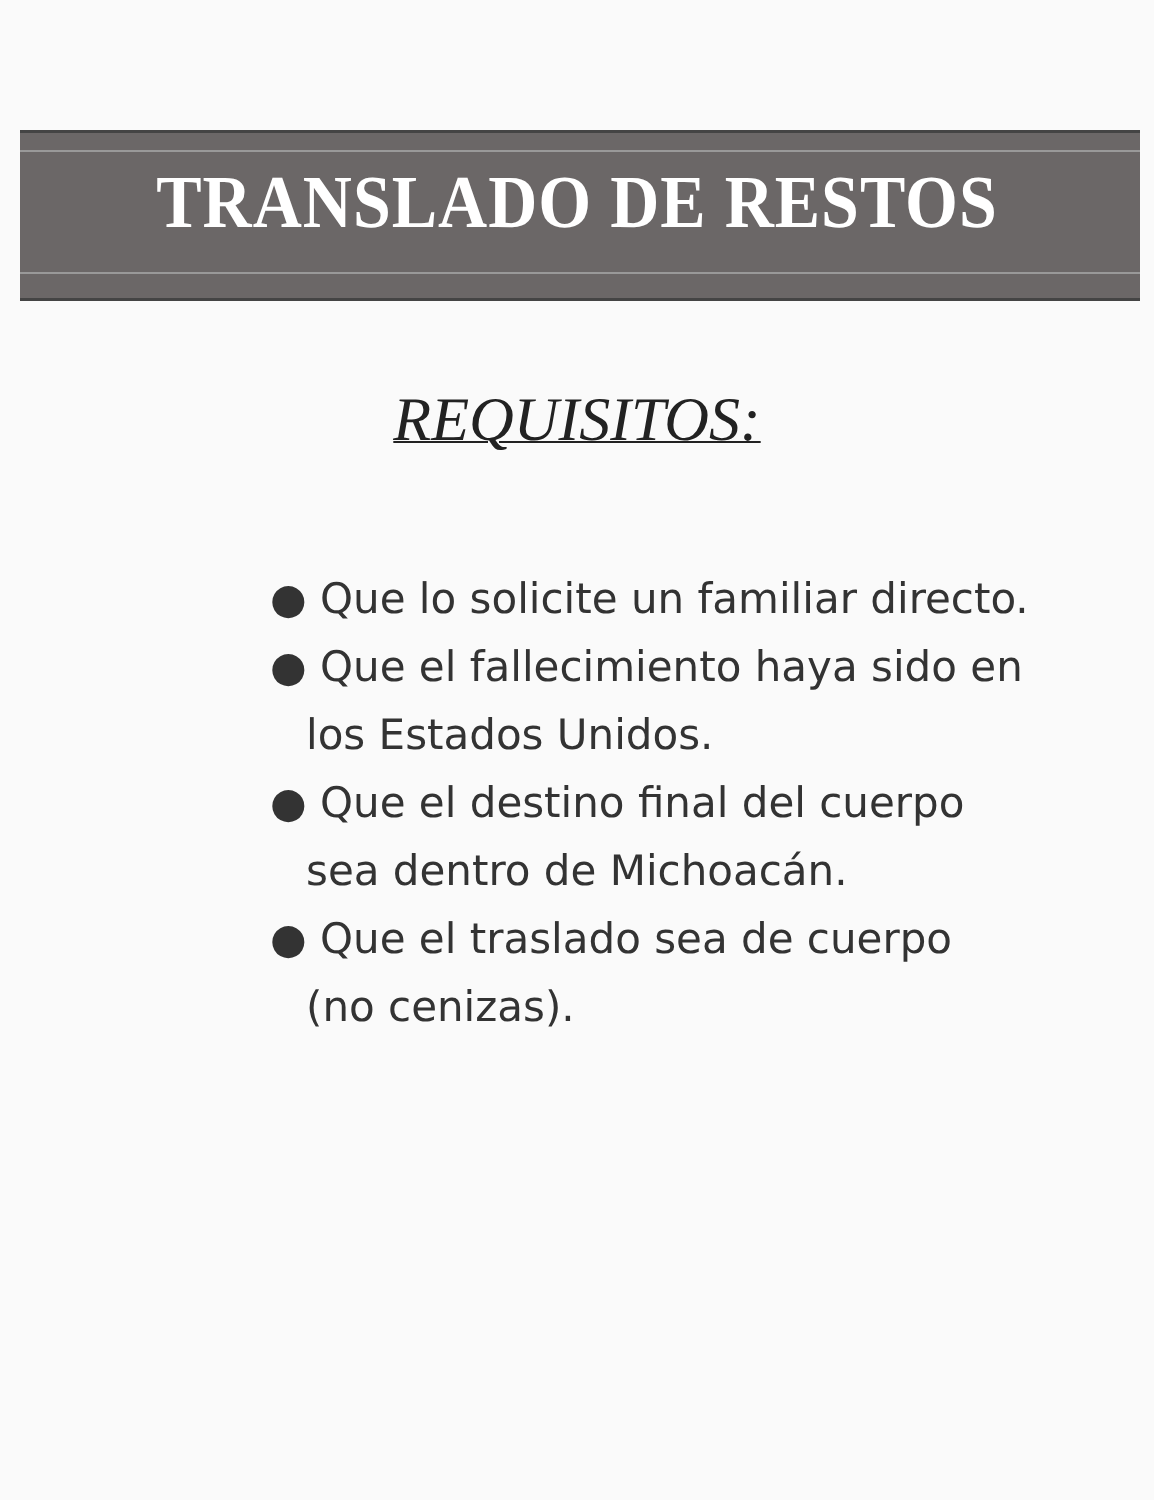TRANSLADO DE RESTOS
REQUISITOS:
● Que lo solicite un familiar directo.
● Que el fallecimiento haya sido en los Estados Unidos.
● Que el destino final del cuerpo sea dentro de Michoacán.
● Que el traslado sea de cuerpo (no cenizas).